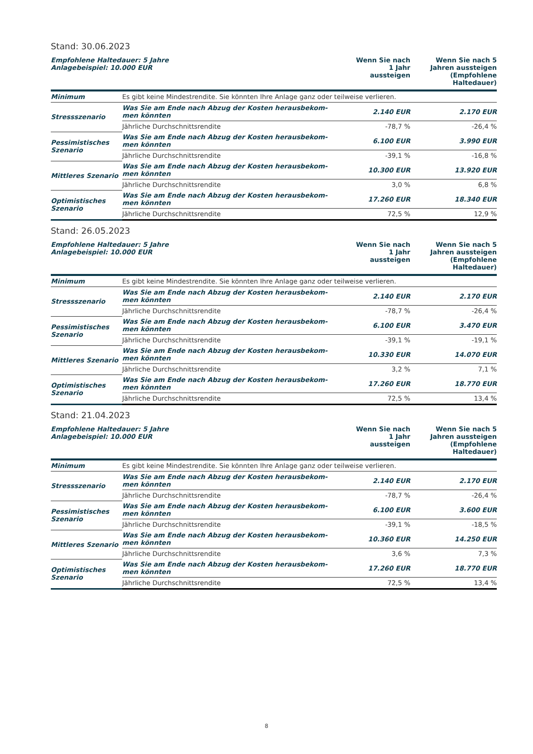Stand: 30.06.2023
| Empfohlene Haltedauer: 5 Jahre Anlagebeispiel: 10.000 EUR | | Wenn Sie nach 1 Jahr aussteigen | Wenn Sie nach 5 Jahren aussteigen (Empfohlene Haltedauer) |
| --- | --- | --- | --- |
| Minimum | Es gibt keine Mindestrendite. Sie könnten Ihre Anlage ganz oder teilweise verlieren. | | |
| Stressszenario | Was Sie am Ende nach Abzug der Kosten herausbekom- men könnten | 2.140 EUR | 2.170 EUR |
| | Jährliche Durchschnittsrendite | -78,7 % | -26,4 % |
| Pessimistisches Szenario | Was Sie am Ende nach Abzug der Kosten herausbekom- men könnten | 6.100 EUR | 3.990 EUR |
| | Jährliche Durchschnittsrendite | -39,1 % | -16,8 % |
| Mittleres Szenario | Was Sie am Ende nach Abzug der Kosten herausbekom- men könnten | 10.300 EUR | 13.920 EUR |
| | Jährliche Durchschnittsrendite | 3,0 % | 6,8 % |
| Optimistisches Szenario | Was Sie am Ende nach Abzug der Kosten herausbekom- men könnten | 17.260 EUR | 18.340 EUR |
| | Jährliche Durchschnittsrendite | 72,5 % | 12,9 % |
Stand: 26.05.2023
| Empfohlene Haltedauer: 5 Jahre Anlagebeispiel: 10.000 EUR | | Wenn Sie nach 1 Jahr aussteigen | Wenn Sie nach 5 Jahren aussteigen (Empfohlene Haltedauer) |
| --- | --- | --- | --- |
| Minimum | Es gibt keine Mindestrendite. Sie könnten Ihre Anlage ganz oder teilweise verlieren. | | |
| Stressszenario | Was Sie am Ende nach Abzug der Kosten herausbekom- men könnten | 2.140 EUR | 2.170 EUR |
| | Jährliche Durchschnittsrendite | -78,7 % | -26,4 % |
| Pessimistisches Szenario | Was Sie am Ende nach Abzug der Kosten herausbekom- men könnten | 6.100 EUR | 3.470 EUR |
| | Jährliche Durchschnittsrendite | -39,1 % | -19,1 % |
| Mittleres Szenario | Was Sie am Ende nach Abzug der Kosten herausbekom- men könnten | 10.330 EUR | 14.070 EUR |
| | Jährliche Durchschnittsrendite | 3,2 % | 7,1 % |
| Optimistisches Szenario | Was Sie am Ende nach Abzug der Kosten herausbekom- men könnten | 17.260 EUR | 18.770 EUR |
| | Jährliche Durchschnittsrendite | 72,5 % | 13,4 % |
Stand: 21.04.2023
| Empfohlene Haltedauer: 5 Jahre Anlagebeispiel: 10.000 EUR | | Wenn Sie nach 1 Jahr aussteigen | Wenn Sie nach 5 Jahren aussteigen (Empfohlene Haltedauer) |
| --- | --- | --- | --- |
| Minimum | Es gibt keine Mindestrendite. Sie könnten Ihre Anlage ganz oder teilweise verlieren. | | |
| Stressszenario | Was Sie am Ende nach Abzug der Kosten herausbekom- men könnten | 2.140 EUR | 2.170 EUR |
| | Jährliche Durchschnittsrendite | -78,7 % | -26,4 % |
| Pessimistisches Szenario | Was Sie am Ende nach Abzug der Kosten herausbekom- men könnten | 6.100 EUR | 3.600 EUR |
| | Jährliche Durchschnittsrendite | -39,1 % | -18,5 % |
| Mittleres Szenario | Was Sie am Ende nach Abzug der Kosten herausbekom- men könnten | 10.360 EUR | 14.250 EUR |
| | Jährliche Durchschnittsrendite | 3,6 % | 7,3 % |
| Optimistisches Szenario | Was Sie am Ende nach Abzug der Kosten herausbekom- men könnten | 17.260 EUR | 18.770 EUR |
| | Jährliche Durchschnittsrendite | 72,5 % | 13,4 % |
8